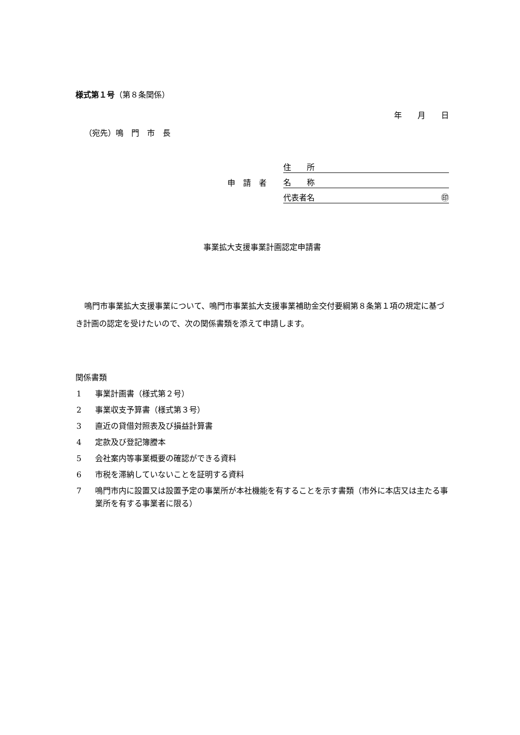様式第１号（第８条関係）
年　　月　　日
（宛先）鳴　門　市　長
住　　所
申　請　者
名　　称
代表者名 ㊞
事業拡大支援事業計画認定申請書
鳴門市事業拡大支援事業について、鳴門市事業拡大支援事業補助金交付要綱第８条第１項の規定に基づき計画の認定を受けたいので、次の関係書類を添えて申請します。
関係書類
1 事業計画書（様式第２号）
2 事業収支予算書（様式第３号）
3 直近の貸借対照表及び損益計算書
4 定款及び登記簿謄本
5 会社案内等事業概要の確認ができる資料
6 市税を滞納していないことを証明する資料
7 鳴門市内に設置又は設置予定の事業所が本社機能を有することを示す書類（市外に本店又は主たる事業所を有する事業者に限る）